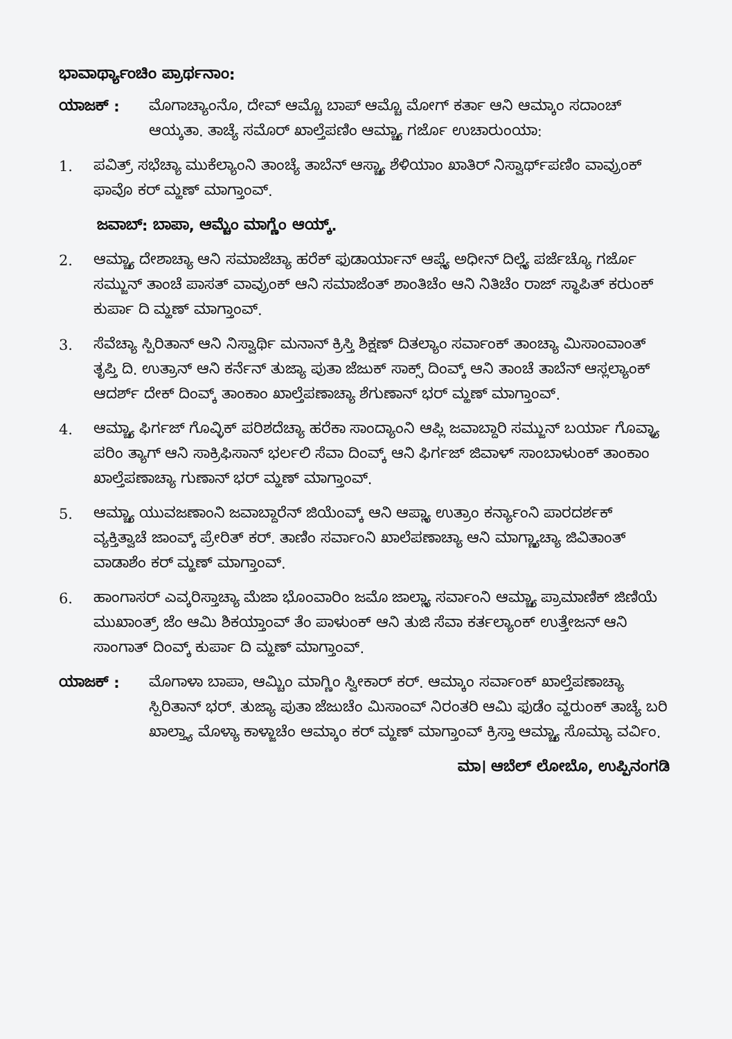ಭಾವಾರ್ಥ್ಯಾಂಚಿಂ ಪ್ರಾರ್ಥನಾಂ:
ಯಾಜಕ್ : ಮೊಗಾಚ್ಯಾಂನೊ, ದೇವ್ ಆಮ್ಚೊ ಬಾಪ್ ಆಮ್ಚೊ ಮೋಗ್ ಕರ್ತಾ ಆನಿ ಆಮ್ಕಾಂ ಸದಾಂಚ್ ಆಯ್ಕತಾ. ತಾಚ್ಯೆ ಸಮೊರ್ ಖಾಲ್ತೆಪಣಿಂ ಆಮ್ಚ್ಯಾ ಗರ್ಜೊ ಉಚಾರುಂಯಾ:
1. ಪವಿತ್ರ್ ಸಭೆಚ್ಯಾ ಮುಕೆಲ್ಯಾಂನಿ ತಾಂಚ್ಯೆ ತಾಬೆನ್ ಆಸ್ಚ್ಯಾ ಶೆಳಿಯಾಂ ಖಾತಿರ್ ನಿಸ್ವಾರ್ಥ್‌ಪಣಿಂ ವಾವ್ರುಂಕ್ ಫಾವೊ ಕರ್ ಮ್ಹಣ್ ಮಾಗ್ತಾಂವ್.
ಜವಾಬ್: ಬಾಪಾ, ಆಮ್ಚೆಂ ಮಾಗ್ಣೆಂ ಆಯ್ಕ್.
2. ಆಮ್ಚ್ಯಾ ದೇಶಾಚ್ಯಾ ಆನಿ ಸಮಾಜೆಚ್ಯಾ ಹರೆಕ್ ಫುಡಾರ್ಯಾನ್ ಆಪ್ಲ್ಯೆ ಅಧೀನ್ ದಿಲ್ಲ್ಯೆ ಪರ್ಜೆಚ್ಯೊ ಗರ್ಜೊ ಸಮ್ಜುನ್ ತಾಂಚೆ ಪಾಸತ್ ವಾವ್ರುಂಕ್ ಆನಿ ಸಮಾಜೆಂತ್ ಶಾಂತಿಚೆಂ ಆನಿ ನಿತಿಚೆಂ ರಾಜ್ ಸ್ಥಾಪಿತ್ ಕರುಂಕ್ ಕುರ್ಪಾ ದಿ ಮ್ಹಣ್ ಮಾಗ್ತಾಂವ್.
3. ಸೆವೆಚ್ಯಾ ಸ್ಪಿರಿತಾನ್ ಆನಿ ನಿಸ್ವಾರ್ಥಿ ಮನಾನ್ ಕ್ರಿಸ್ತಿ ಶಿಕ್ಷಣ್ ದಿತಲ್ಯಾಂ ಸರ್ವಾಂಕ್ ತಾಂಚ್ಯಾ ಮಿಸಾಂವಾಂತ್ ತೃಪ್ತಿ ದಿ. ಉತ್ರಾನ್ ಆನಿ ಕರ್ನೆನ್ ತುಜ್ಯಾ ಪುತಾ ಜೆಜುಕ್ ಸಾಕ್ಸ್ ದಿಂವ್ಕ್ ಆನಿ ತಾಂಚೆ ತಾಬೆನ್ ಆಸ್ಲಲ್ಯಾಂಕ್ ಆದರ್ಶ್ ದೇಕ್ ದಿಂವ್ಕ್ ತಾಂಕಾಂ ಖಾಲ್ತೆಪಣಾಚ್ಯಾ ಶೆಗುಣಾನ್ ಭರ್ ಮ್ಹಣ್ ಮಾಗ್ತಾಂವ್.
4. ಆಮ್ಚ್ಯಾ ಫಿರ್ಗಜ್ ಗೊವ್ಳಿಕ್ ಪರಿಶದೆಚ್ಯಾ ಹರೆಕಾ ಸಾಂದ್ಯಾಂನಿ ಆಪ್ಲಿ ಜವಾಬ್ದಾರಿ ಸಮ್ಜುನ್ ಬರ್ಯಾ ಗೊವ್ಳ್ಯಾ ಪರಿಂ ತ್ಯಾಗ್ ಆನಿ ಸಾಕ್ರಿಫಿಸಾನ್ ಭರ್ಲಲಿ ಸೆವಾ ದಿಂವ್ಕ್ ಆನಿ ಫಿರ್ಗಜ್ ಜಿವಾಳ್ ಸಾಂಬಾಳುಂಕ್ ತಾಂಕಾಂ ಖಾಲ್ತೆಪಣಾಚ್ಯಾ ಗುಣಾನ್ ಭರ್ ಮ್ಹಣ್ ಮಾಗ್ತಾಂವ್.
5. ಆಮ್ಚ್ಯಾ ಯುವಜಣಾಂನಿ ಜವಾಬ್ದಾರೆನ್ ಜಿಯೆಂವ್ಕ್ ಆನಿ ಆಪ್ಲ್ಯಾ ಉತ್ರಾಂ ಕರ್ನ್ಯಾಂನಿ ಪಾರದರ್ಶಕ್ ವ್ಯಕ್ತಿತ್ವಾಚೆ ಜಾಂವ್ಕ್ ಪ್ರೇರಿತ್ ಕರ್. ತಾಣಿಂ ಸರ್ವಾಂನಿ ಖಾಲೆಪಣಾಚ್ಯಾ ಆನಿ ಮಾಗ್ಣ್ಯಾಚ್ಯಾ ಜಿವಿತಾಂತ್ ವಾಡಾಶೆಂ ಕರ್ ಮ್ಹಣ್ ಮಾಗ್ತಾಂವ್.
6. ಹಾಂಗಾಸರ್ ಎವ್ಕರಿಸ್ತಾಚ್ಯಾ ಮೆಜಾ ಭೊಂವಾರಿಂ ಜಮೊ ಜಾಲ್ಲ್ಯಾ ಸರ್ವಾಂನಿ ಆಮ್ಚ್ಯಾ ಪ್ರಾಮಾಣಿಕ್ ಜಿಣಿಯೆ ಮುಖಾಂತ್ರ್ ಜೆಂ ಆಮಿ ಶಿಕಯ್ತಾಂವ್ ತೆಂ ಪಾಳುಂಕ್ ಆನಿ ತುಜಿ ಸೆವಾ ಕರ್ತಲ್ಯಾಂಕ್ ಉತ್ತೇಜನ್ ಆನಿ ಸಾಂಗಾತ್ ದಿಂವ್ಕ್ ಕುರ್ಪಾ ದಿ ಮ್ಹಣ್ ಮಾಗ್ತಾಂವ್.
ಯಾಜಕ್ : ಮೊಗಾಳಾ ಬಾಪಾ, ಆಮ್ಚಿಂ ಮಾಗ್ಣಿಂ ಸ್ವೀಕಾರ್ ಕರ್. ಆಮ್ಕಾಂ ಸರ್ವಾಂಕ್ ಖಾಲ್ತೆಪಣಾಚ್ಯಾ ಸ್ಪಿರಿತಾನ್ ಭರ್. ತುಜ್ಯಾ ಪುತಾ ಜೆಜುಚೆಂ ಮಿಸಾಂವ್ ನಿರಂತರಿ ಆಮಿ ಫುಡೆಂ ವ್ಹರುಂಕ್ ತಾಚ್ಯೆ ಬರಿ ಖಾಲ್ತ್ಯಾ ಮೊಳ್ಯಾ ಕಾಳ್ಜಾಚೆಂ ಆಮ್ಕಾಂ ಕರ್ ಮ್ಹಣ್ ಮಾಗ್ತಾಂವ್ ಕ್ರಿಸ್ತಾ ಆಮ್ಚ್ಯಾ ಸೊಮ್ಯಾ ವರ್ವಿಂ.
ಮಾ। ಆಬೆಲ್ ಲೋಬೊ, ಉಪ್ಪಿನಂಗಡಿ